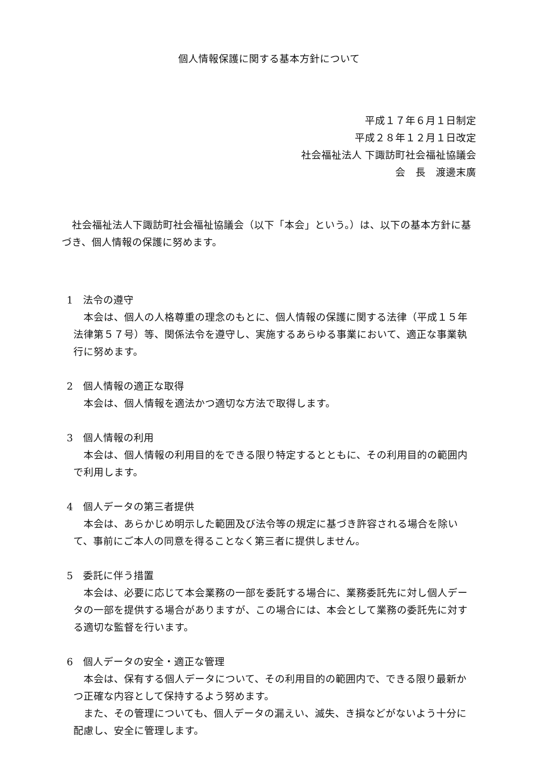個人情報保護に関する基本方針について
平成１７年６月１日制定
平成２８年１２月１日改定
社会福祉法人 下諏訪町社会福祉協議会
会　長　渡邊末廣
社会福祉法人下諏訪町社会福祉協議会（以下「本会」という。）は、以下の基本方針に基づき、個人情報の保護に努めます。
1　法令の遵守
本会は、個人の人格尊重の理念のもとに、個人情報の保護に関する法律（平成１５年法律第５７号）等、関係法令を遵守し、実施するあらゆる事業において、適正な事業執行に努めます。
2　個人情報の適正な取得
本会は、個人情報を適法かつ適切な方法で取得します。
3　個人情報の利用
本会は、個人情報の利用目的をできる限り特定するとともに、その利用目的の範囲内で利用します。
4　個人データの第三者提供
本会は、あらかじめ明示した範囲及び法令等の規定に基づき許容される場合を除いて、事前にご本人の同意を得ることなく第三者に提供しません。
5　委託に伴う措置
本会は、必要に応じて本会業務の一部を委託する場合に、業務委託先に対し個人データの一部を提供する場合がありますが、この場合には、本会として業務の委託先に対する適切な監督を行います。
6　個人データの安全・適正な管理
本会は、保有する個人データについて、その利用目的の範囲内で、できる限り最新かつ正確な内容として保持するよう努めます。
また、その管理についても、個人データの漏えい、滅失、き損などがないよう十分に配慮し、安全に管理します。